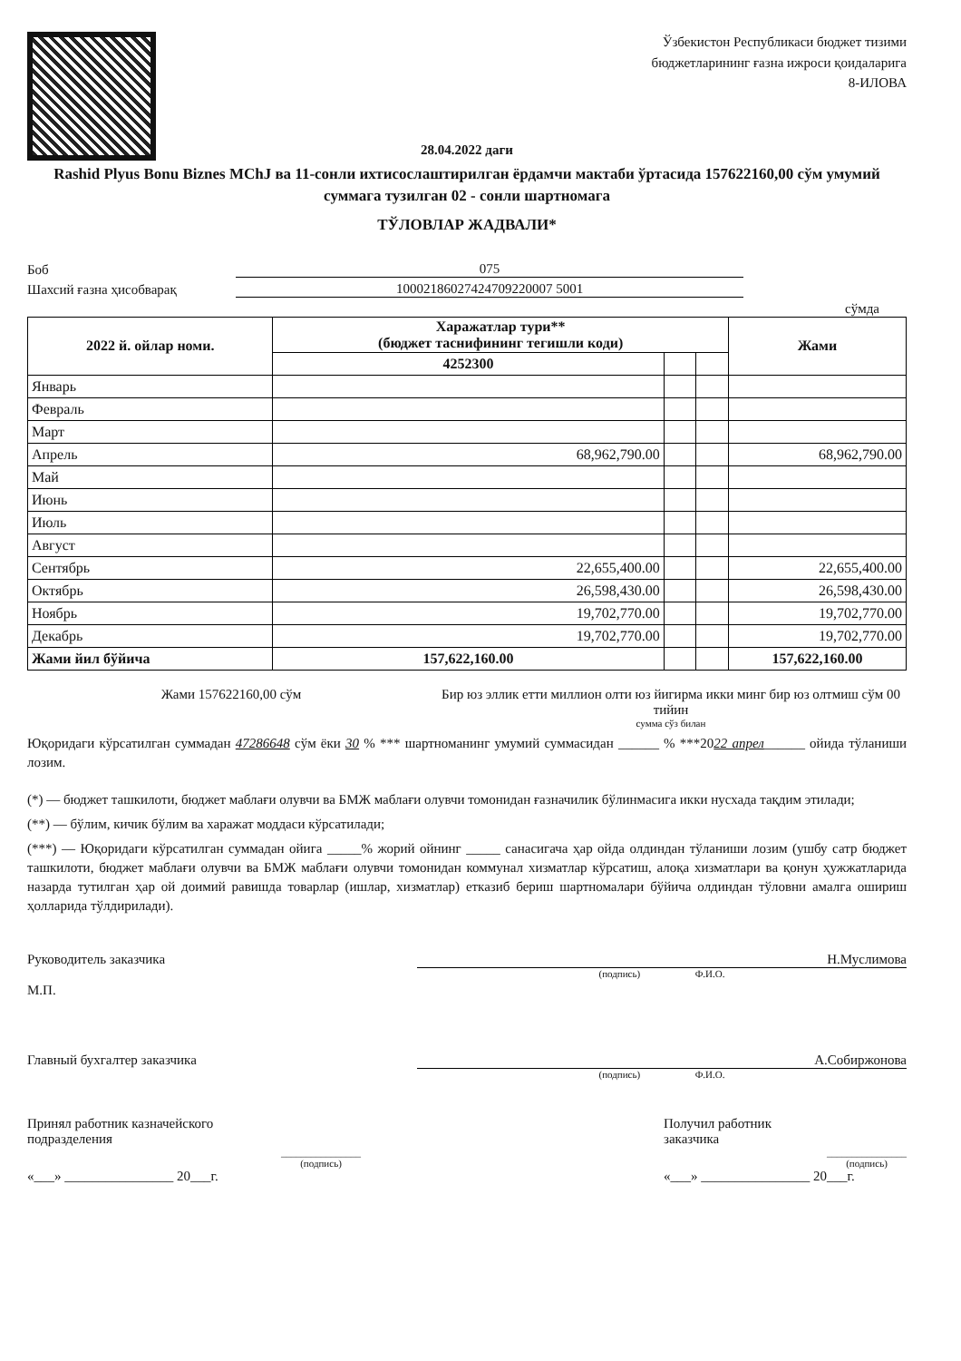Ўзбекистон Республикаси бюджет тизими
бюджетларининг ғазна ижроси қоидаларига
8-ИЛОВА
28.04.2022 даги
Rashid Plyus Bonu Biznes MChJ ва 11-сонли ихтисослаштирилган ёрдамчи мактаби ўртасида 157622160,00 сўм умумий суммага тузилган 02 - сонли шартномага
ТЎЛОВЛАР ЖАДВАЛИ*
Боб
075
Шахсий ғазна ҳисобварақ
10002186027424709220007 5001
сўмда
| 2022 й. ойлар номи. | Харажатлар тури** (бюджет таснифининг тегишли коди) | | | Жами |
| --- | --- | --- | --- | --- |
| | 4252300 | | | |
| Январь | | | | |
| Февраль | | | | |
| Март | | | | |
| Апрель | 68,962,790.00 | | | 68,962,790.00 |
| Май | | | | |
| Июнь | | | | |
| Июль | | | | |
| Август | | | | |
| Сентябрь | 22,655,400.00 | | | 22,655,400.00 |
| Октябрь | 26,598,430.00 | | | 26,598,430.00 |
| Ноябрь | 19,702,770.00 | | | 19,702,770.00 |
| Декабрь | 19,702,770.00 | | | 19,702,770.00 |
| Жами йил бўйича | 157,622,160.00 | | | 157,622,160.00 |
Жами 157622160,00 сўм Бир юз эллик етти миллион олти юз йигирма икки минг бир юз олтмиш сўм 00 тийин
сумма сўз билан
Юқоридаги кўрсатилган суммадан 47286648 сўм ёки 30 % *** шартноманинг умумий суммасидан ______ % ***2022 апрел______ ойида тўланиши лозим.
(*) — бюджет ташкилоти, бюджет маблағи олувчи ва БМЖ маблағи олувчи томонидан ғазначилик бўлинмасига икки нусхада тақдим этилади;
(**) — бўлим, кичик бўлим ва харажат моддаси кўрсатилади;
(***) — Юқоридаги кўрсатилган суммадан ойига _____% жорий ойнинг _____ санасигача ҳар ойда олдиндан тўланиши лозим (ушбу сатр бюджет ташкилоти, бюджет маблағи олувчи ва БМЖ маблағи олувчи томонидан коммунал хизматлар кўрсатиш, алоқа хизматлари ва қонун ҳужжатларида назарда тутилган ҳар ой доимий равишда товарлар (ишлар, хизматлар) етказиб бериш шартномалари бўйича олдиндан тўловни амалга ошириш ҳолларида тўлдирилади).
Руководитель заказчика
М.П.
Н.Муслимова
(подпись) Ф.И.О.
Главный бухгалтер заказчика А.Собиржонова
(подпись) Ф.И.О.
Принял работник казначейского
подразделения
________________
(подпись)
«___» ________________ 20___г.
Получил работник
заказчика
________________
(подпись)
«___» ________________ 20___г.